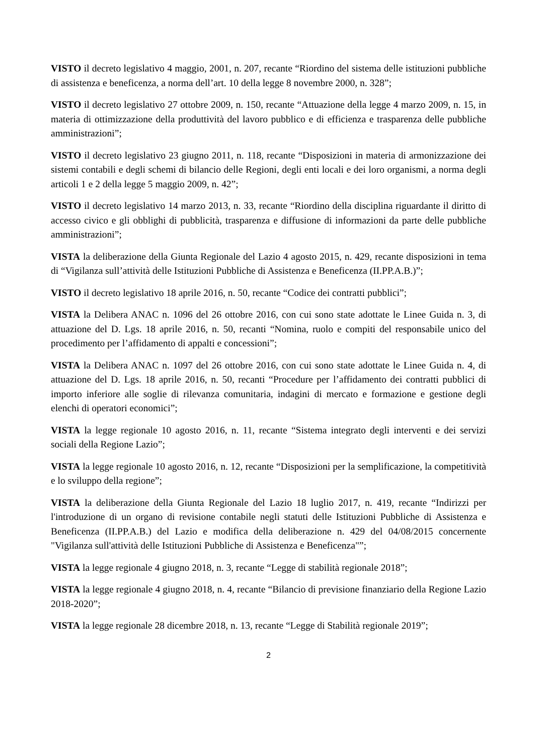VISTO il decreto legislativo 4 maggio, 2001, n. 207, recante “Riordino del sistema delle istituzioni pubbliche di assistenza e beneficenza, a norma dell’art. 10 della legge 8 novembre 2000, n. 328”;
VISTO il decreto legislativo 27 ottobre 2009, n. 150, recante “Attuazione della legge 4 marzo 2009, n. 15, in materia di ottimizzazione della produttività del lavoro pubblico e di efficienza e trasparenza delle pubbliche amministrazioni”;
VISTO il decreto legislativo 23 giugno 2011, n. 118, recante “Disposizioni in materia di armonizzazione dei sistemi contabili e degli schemi di bilancio delle Regioni, degli enti locali e dei loro organismi, a norma degli articoli 1 e 2 della legge 5 maggio 2009, n. 42”;
VISTO il decreto legislativo 14 marzo 2013, n. 33, recante “Riordino della disciplina riguardante il diritto di accesso civico e gli obblighi di pubblicità, trasparenza e diffusione di informazioni da parte delle pubbliche amministrazioni”;
VISTA la deliberazione della Giunta Regionale del Lazio 4 agosto 2015, n. 429, recante disposizioni in tema di “Vigilanza sull’attività delle Istituzioni Pubbliche di Assistenza e Beneficenza (II.PP.A.B.)”;
VISTO il decreto legislativo 18 aprile 2016, n. 50, recante “Codice dei contratti pubblici”;
VISTA la Delibera ANAC n. 1096 del 26 ottobre 2016, con cui sono state adottate le Linee Guida n. 3, di attuazione del D. Lgs. 18 aprile 2016, n. 50, recanti “Nomina, ruolo e compiti del responsabile unico del procedimento per l’affidamento di appalti e concessioni”;
VISTA la Delibera ANAC n. 1097 del 26 ottobre 2016, con cui sono state adottate le Linee Guida n. 4, di attuazione del D. Lgs. 18 aprile 2016, n. 50, recanti “Procedure per l’affidamento dei contratti pubblici di importo inferiore alle soglie di rilevanza comunitaria, indagini di mercato e formazione e gestione degli elenchi di operatori economici”;
VISTA la legge regionale 10 agosto 2016, n. 11, recante “Sistema integrato degli interventi e dei servizi sociali della Regione Lazio”;
VISTA la legge regionale 10 agosto 2016, n. 12, recante “Disposizioni per la semplificazione, la competitività e lo sviluppo della regione”;
VISTA la deliberazione della Giunta Regionale del Lazio 18 luglio 2017, n. 419, recante “Indirizzi per l'introduzione di un organo di revisione contabile negli statuti delle Istituzioni Pubbliche di Assistenza e Beneficenza (II.PP.A.B.) del Lazio e modifica della deliberazione n. 429 del 04/08/2015 concernente "Vigilanza sull'attività delle Istituzioni Pubbliche di Assistenza e Beneficenza"”;
VISTA la legge regionale 4 giugno 2018, n. 3, recante “Legge di stabilità regionale 2018”;
VISTA la legge regionale 4 giugno 2018, n. 4, recante “Bilancio di previsione finanziario della Regione Lazio 2018-2020”;
VISTA la legge regionale 28 dicembre 2018, n. 13, recante “Legge di Stabilità regionale 2019”;
2